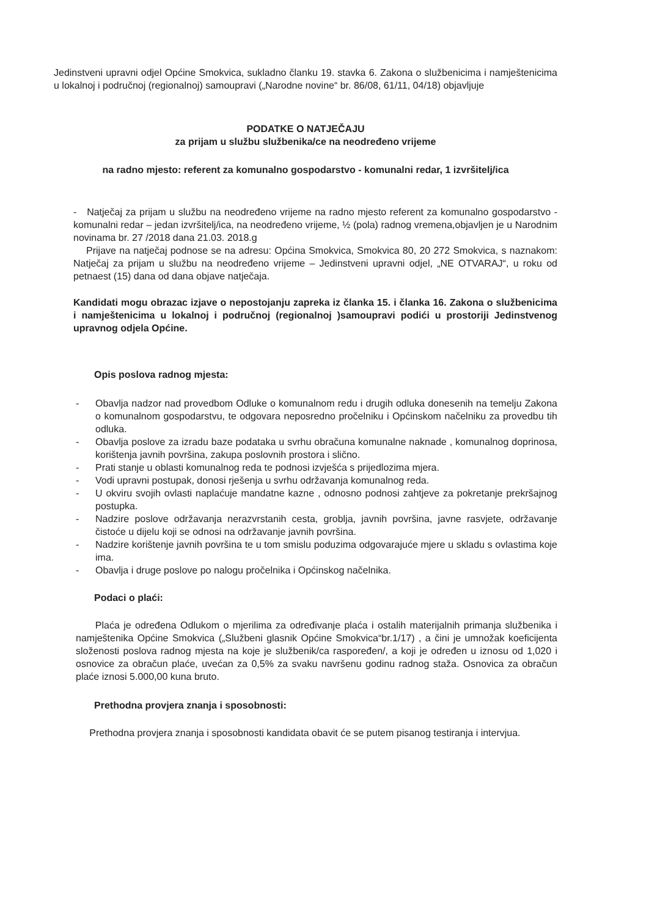Jedinstveni upravni odjel Općine Smokvica, sukladno članku 19. stavka 6. Zakona o službenicima i namještenicima u lokalnoj i područnoj (regionalnoj) samoupravi („Narodne novine“ br. 86/08, 61/11, 04/18) objavljuje
PODATKE O NATJEČAJU
za prijam u službu službenika/ce na neodređeno vrijeme
na radno mjesto: referent za komunalno gospodarstvo - komunalni redar, 1 izvršitelj/ica
- Natječaj za prijam u službu na neodređeno vrijeme na radno mjesto referent za komunalno gospodarstvo - komunalni redar – jedan izvršitelj/ica, na neodređeno vrijeme, ½ (pola) radnog vremena,objavljen je u Narodnim novinama br. 27 /2018 dana 21.03. 2018.g
Prijave na natječaj podnose se na adresu: Općina Smokvica, Smokvica 80, 20 272 Smokvica, s naznakom: Natječaj za prijam u službu na neodređeno vrijeme – Jedinstveni upravni odjel, „NE OTVARAJ“, u roku od petnaest (15) dana od dana objave natječaja.
Kandidati mogu obrazac izjave o nepostojanju zapreka iz članka 15. i članka 16. Zakona o službenicima i namještenicima u lokalnoj i područnoj (regionalnoj )samoupravi podići u prostoriji Jedinstvenog upravnog odjela Općine.
Opis poslova radnog mjesta:
- Obavlja nadzor nad provedbom Odluke o komunalnom redu i drugih odluka donesenih na temelju Zakona o komunalnom gospodarstvu, te odgovara neposredno pročelniku i Općinskom načelniku za provedbu tih odluka.
- Obavlja poslove za izradu baze podataka u svrhu obračuna komunalne naknade , komunalnog doprinosa, korištenja javnih površina, zakupa poslovnih prostora i slično.
- Prati stanje u oblasti komunalnog reda te podnosi izvješća s prijedlozima mjera.
- Vodi upravni postupak, donosi rješenja u svrhu održavanja komunalnog reda.
- U okviru svojih ovlasti naplaćuje mandatne kazne , odnosno podnosi zahtjeve za pokretanje prekršajnog postupka.
- Nadzire poslove održavanja nerazvrstanih cesta, groblja, javnih površina, javne rasvjete, održavanje čistoće u dijelu koji se odnosi na održavanje javnih površina.
- Nadzire korištenje javnih površina te u tom smislu poduzima odgovarajuće mjere u skladu s ovlastima koje ima.
- Obavlja i druge poslove po nalogu pročelnika i Općinskog načelnika.
Podaci o plaći:
Plaća je određena Odlukom o mjerilima za određivanje plaća i ostalih materijalnih primanja službenika i namještenika Općine Smokvica („Službeni glasnik Općine Smokvica“br.1/17) , a čini je umnožak koeficijenta složenosti poslova radnog mjesta na koje je službenik/ca raspoređen/, a koji je određen u iznosu od 1,020 i osnovice za obračun plaće, uvećan za 0,5% za svaku navršenu godinu radnog staža. Osnovica za obračun plaće iznosi 5.000,00 kuna bruto.
Prethodna provjera znanja i sposobnosti:
Prethodna provjera znanja i sposobnosti kandidata obavit će se putem pisanog testiranja i intervjua.